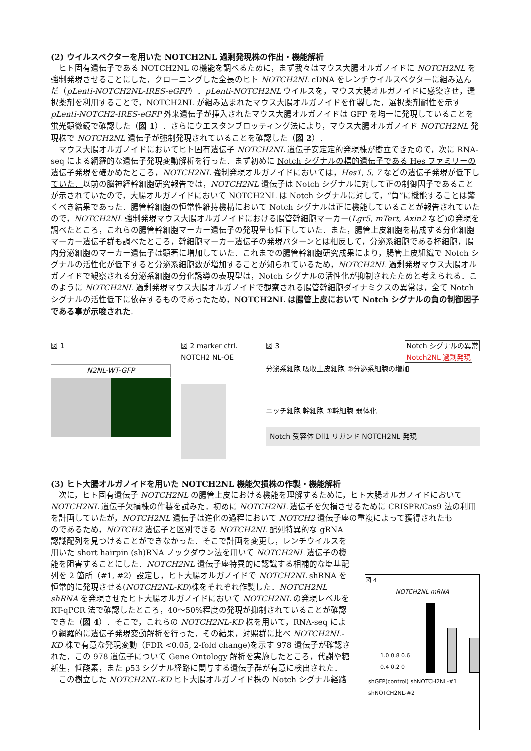(2) ウイルスベクターを用いた NOTCH2NL 過剰発現株の作出・機能解析
ヒト固有遺伝子である NOTCH2NL の機能を調べるために，まず我々はマウス大腸オルガノイドに NOTCH2NL を強制発現させることにした．クローニングした全長のヒト NOTCH2NL cDNA をレンチウイルスベクターに組み込んだ（pLenti-NOTCH2NL-IRES-eGFP）．pLenti-NOTCH2NL ウイルスを，マウス大腸オルガノイドに感染させ，選択薬剤を利用することで，NOTCH2NL が組み込まれたマウス大腸オルガノイドを作製した．選択薬剤耐性を示す pLenti-NOTCH2-IRES-eGFP 外来遺伝子が挿入されたマウス大腸オルガノイドは GFP を均一に発現していることを蛍光顕微鏡で確認した（図 1）．さらにウエスタンブロッティング法により，マウス大腸オルガノイド NOTCH2NL 発現株で NOTCH2NL 遺伝子が強制発現されていることを確認した（図 2）．
マウス大腸オルガノイドにおいてヒト固有遺伝子 NOTCH2NL 遺伝子安定定的発現株が樹立できたので，次に RNA-seq による網羅的な遺伝子発現変動解析を行った．まず初めに Notch シグナルの標的遺伝子である Hes ファミリーの遺伝子発現を確かめたところ，NOTCH2NL 強制発現オルガノイドにおいては，Hes1, 5, 7 などの遺伝子発現が低下していた．以前の脳神経幹細胞研究報告では，NOTCH2NL 遺伝子は Notch シグナルに対して正の制御因子であることが示されていたので，大腸オルガノイドにおいて NOTCH2NL は Notch シグナルに対して，“負”に機能することは驚くべき結果であった．腸管幹細胞の恒常性維持機構において Notch シグナルは正に機能していることが報告されていたので，NOTCH2NL 強制発現マウス大腸オルガノイドにおける腸管幹細胞マーカー(Lgr5, mTert, Axin2 など)の発現を調べたところ，これらの腸管幹細胞マーカー遺伝子の発現量も低下していた．また，腸管上皮細胞を構成する分化細胞マーカー遺伝子群も調べたところ，幹細胞マーカー遺伝子の発現パターンとは相反して，分泌系細胞である杯細胞，腸内分泌細胞のマーカー遺伝子は顕著に増加していた．これまでの腸管幹細胞研究成果により，腸管上皮組織で Notch シグナルの活性化が低下すると分泌系細胞数が増加することが知られているため，NOTCH2NL 過剰発現マウス大腸オルガノイドで観察される分泌系細胞の分化誘導の表現型は，Notch シグナルの活性化が抑制されたためと考えられる．このように NOTCH2NL 過剰発現マウス大腸オルガノイドで観察される腸管幹細胞ダイナミクスの異常は，全て Notch シグナルの活性低下に依存するものであったため，NOTCH2NL は腸管上皮において Notch シグナルの負の制御因子である事が示唆された.
図 1
N2NL-WT-GFP
図 2 marker ctrl. NOTCH2 NL-OE
図 3 Notch シグナルの異常
Notch2NL 過剰発現
分泌系細胞 吸収上皮細胞 ②分泌系細胞の増加
ニッチ細胞 幹細胞 ①幹細胞 弱体化
Notch 受容体 Dll1 リガンド NOTCH2NL 発現
(3) ヒト大腸オルガノイドを用いた NOTCH2NL 機能欠損株の作製・機能解析
次に，ヒト固有遺伝子 NOTCH2NL の腸管上皮における機能を理解するために，ヒト大腸オルガノイドにおいて NOTCH2NL 遺伝子欠損株の作製を試みた．初めに NOTCH2NL 遺伝子を欠損させるために CRISPR/Cas9 法の利用を計画していたが，NOTCH2NL 遺伝子は進化の過程において NOTCH2 遺伝子座の重複によって獲得されたも
図 4
NOTCH2NL mRNA
1.0 0.8 0.6 0.4 0.2 0
shGFP(control) shNOTCH2NL-#1 shNOTCH2NL-#2
のであるため，NOTCH2 遺伝子と区別できる NOTCH2NL 配列特異的な gRNA 認識配列を見つけることができなかった．そこで計画を変更し，レンチウイルスを用いた short hairpin (sh)RNA ノックダウン法を用いて NOTCH2NL 遺伝子の機能を阻害することにした．NOTCH2NL 遺伝子座特異的に認識する相補的な塩基配列を 2 箇所（#1, #2）設定し，ヒト大腸オルガノイドで NOTCH2NL shRNA を恒常的に発現させる(NOTCH2NL-KD)株をそれぞれ作製した．NOTCH2NL shRNA を発現させたヒト大腸オルガノイドにおいて NOTCH2NL の発現レベルを RT-qPCR 法で確認したところ，40～50%程度の発現が抑制されていることが確認できた（図 4）．そこで，これらの NOTCH2NL-KD 株を用いて，RNA-seq により網羅的に遺伝子発現変動解析を行った．その結果，対照群に比べ NOTCH2NL-KD 株で有意な発現変動（FDR <0.05, 2-fold change)を示す 978 遺伝子が確認された．この 978 遺伝子について Gene Ontology 解析を実施したところ，代謝や糖新生，低酸素，また p53 シグナル経路に関与する遺伝子群が有意に検出された．
この樹立した NOTCH2NL-KD ヒト大腸オルガノイド株の Notch シグナル経路